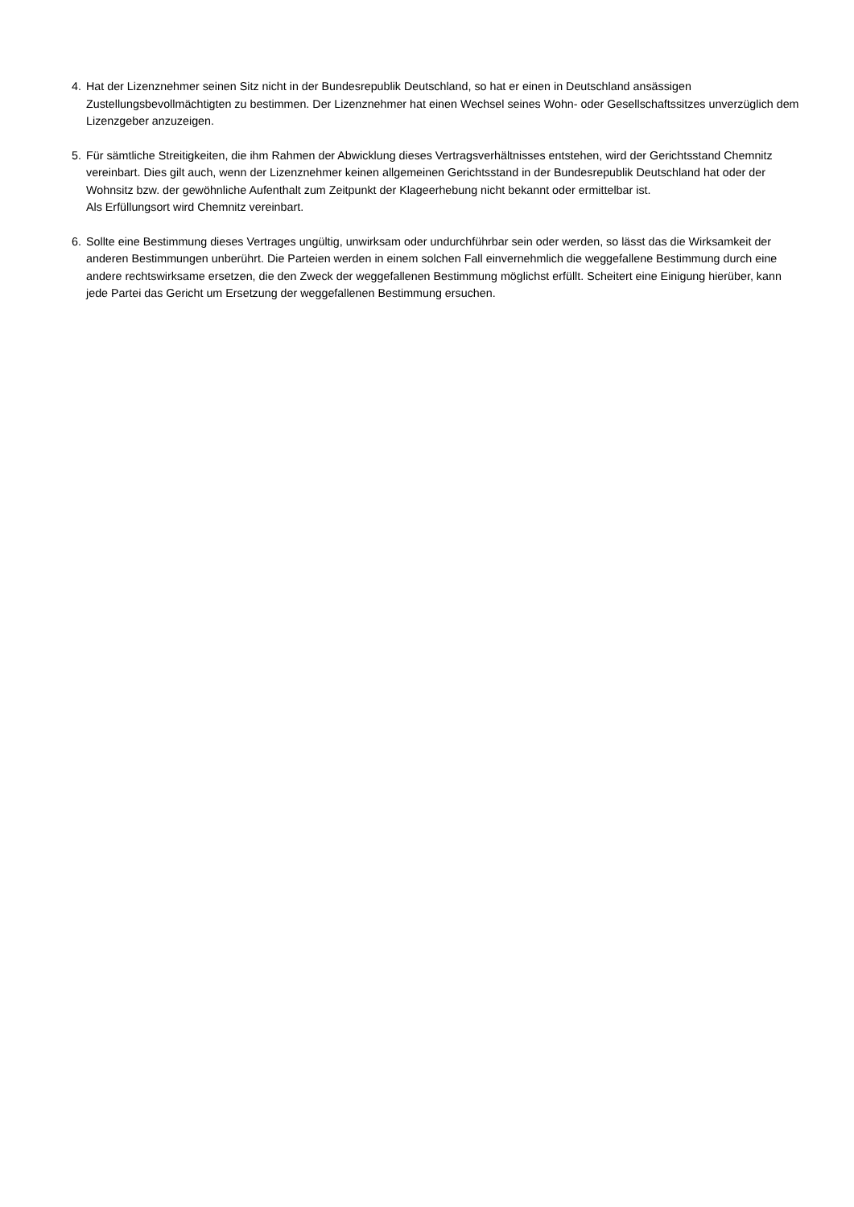4. Hat der Lizenznehmer seinen Sitz nicht in der Bundesrepublik Deutschland, so hat er einen in Deutschland ansässigen Zustellungsbevollmächtigten zu bestimmen. Der Lizenznehmer hat einen Wechsel seines Wohn- oder Gesellschaftssitzes unverzüglich dem Lizenzgeber anzuzeigen.
5. Für sämtliche Streitigkeiten, die ihm Rahmen der Abwicklung dieses Vertragsverhältnisses entstehen, wird der Gerichtsstand Chemnitz vereinbart. Dies gilt auch, wenn der Lizenznehmer keinen allgemeinen Gerichtsstand in der Bundesrepublik Deutschland hat oder der Wohnsitz bzw. der gewöhnliche Aufenthalt zum Zeitpunkt der Klageerhebung nicht bekannt oder ermittelbar ist.
Als Erfüllungsort wird Chemnitz vereinbart.
6. Sollte eine Bestimmung dieses Vertrages ungültig, unwirksam oder undurchführbar sein oder werden, so lässt das die Wirksamkeit der anderen Bestimmungen unberührt. Die Parteien werden in einem solchen Fall einvernehmlich die weggefallene Bestimmung durch eine andere rechtswirksame ersetzen, die den Zweck der weggefallenen Bestimmung möglichst erfüllt. Scheitert eine Einigung hierüber, kann jede Partei das Gericht um Ersetzung der weggefallenen Bestimmung ersuchen.